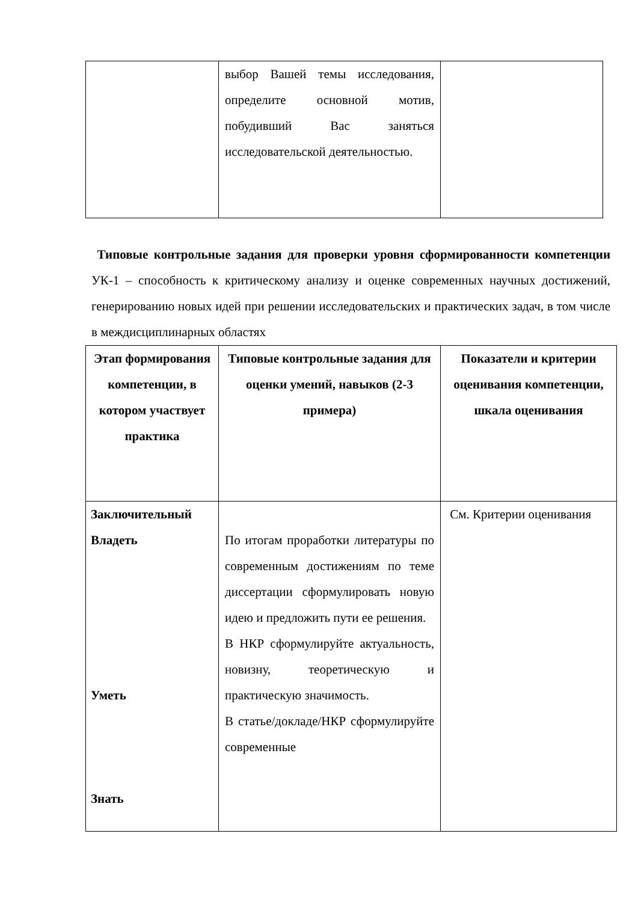| | выбор Вашей темы исследования, определите основной мотив, побудивший Вас заняться исследовательской деятельностью. | |
Типовые контрольные задания для проверки уровня сформированности компетенции УК-1 – способность к критическому анализу и оценке современных научных достижений, генерированию новых идей при решении исследовательских и практических задач, в том числе в междисциплинарных областях
| Этап формирования компетенции, в котором участвует практика | Типовые контрольные задания для оценки умений, навыков (2-3 примера) | Показатели и критерии оценивания компетенции, шкала оценивания |
| --- | --- | --- |
| Заключительный Владеть Уметь Знать | По итогам проработки литературы по современным достижениям по теме диссертации сформулировать новую идею и предложить пути ее решения. В НКР сформулируйте актуальность, новизну, теоретическую и практическую значимость. В статье/докладе/НКР сформулируйте современные | См. Критерии оценивания |